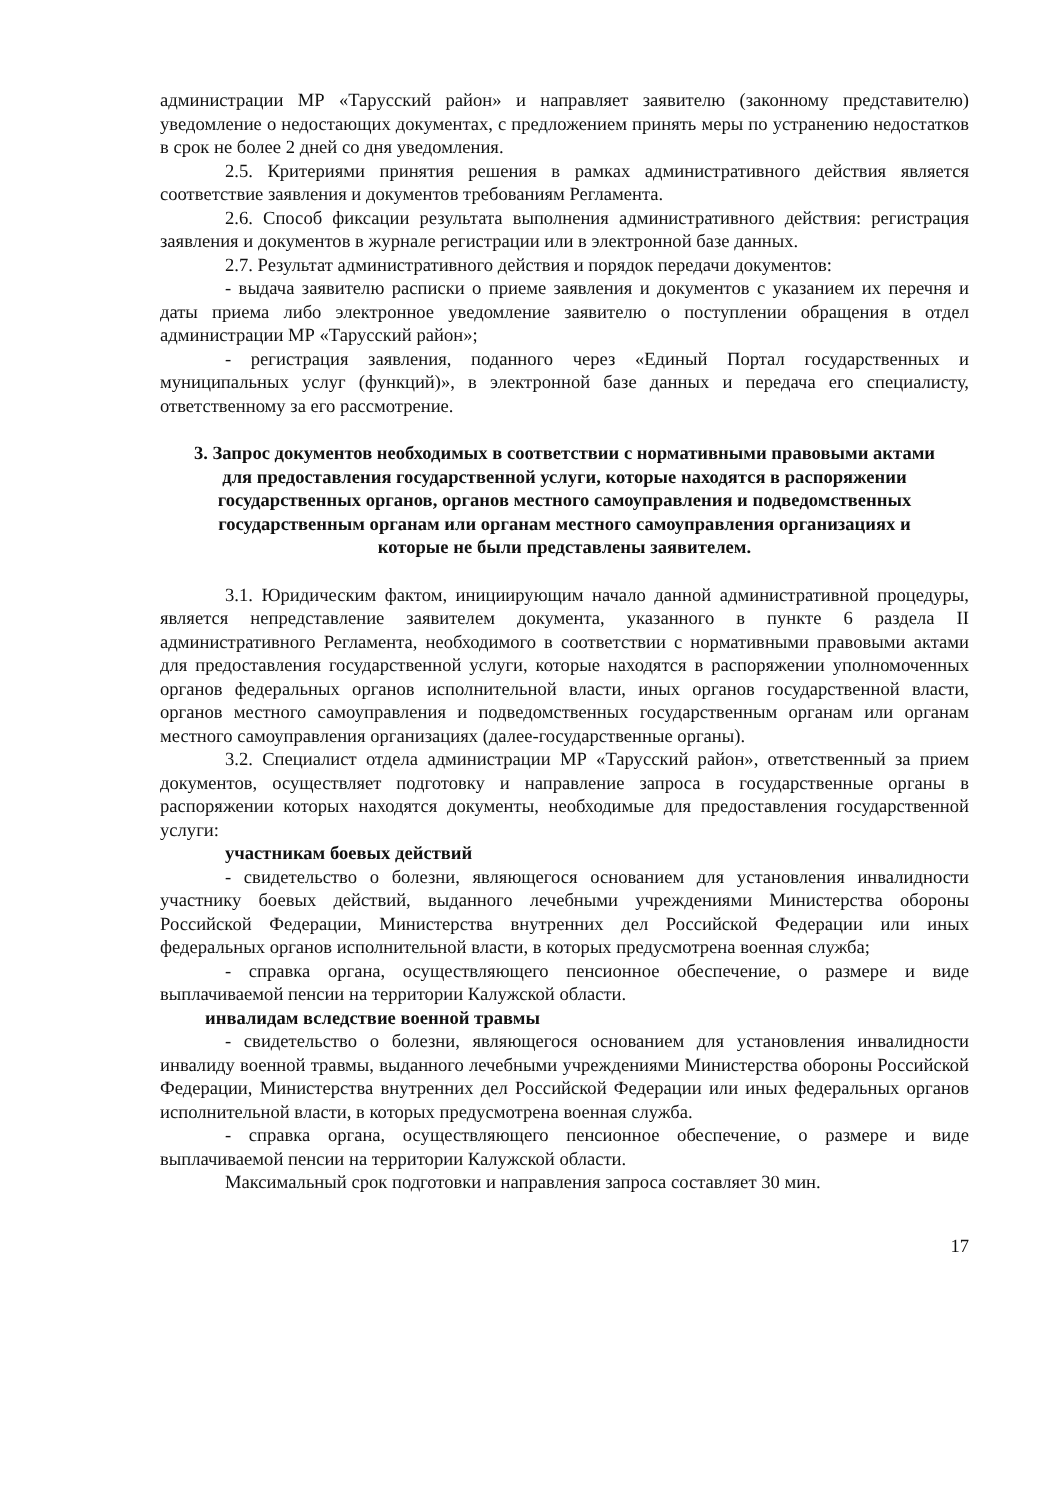администрации МР «Тарусский район» и направляет заявителю (законному представителю) уведомление о недостающих документах, с предложением принять меры по устранению недостатков в срок не более 2 дней со дня уведомления.
2.5. Критериями принятия решения в рамках административного действия является соответствие заявления и документов требованиям Регламента.
2.6. Способ фиксации результата выполнения административного действия: регистрация заявления и документов в журнале регистрации или в электронной базе данных.
2.7. Результат административного действия и порядок передачи документов:
- выдача заявителю расписки о приеме заявления и документов с указанием их перечня и даты приема либо электронное уведомление заявителю о поступлении обращения в отдел администрации МР «Тарусский район»;
- регистрация заявления, поданного через «Единый Портал государственных и муниципальных услуг (функций)», в электронной базе данных и передача его специалисту, ответственному за его рассмотрение.
3. Запрос документов необходимых в соответствии с нормативными правовыми актами для предоставления государственной услуги, которые находятся в распоряжении государственных органов, органов местного самоуправления и подведомственных государственным органам или органам местного самоуправления организациях и которые не были представлены заявителем.
3.1. Юридическим фактом, инициирующим начало данной административной процедуры, является непредставление заявителем документа, указанного в пункте 6 раздела II административного Регламента, необходимого в соответствии с нормативными правовыми актами для предоставления государственной услуги, которые находятся в распоряжении уполномоченных органов федеральных органов исполнительной власти, иных органов государственной власти, органов местного самоуправления и подведомственных государственным органам или органам местного самоуправления организациях (далее-государственные органы).
3.2. Специалист отдела администрации МР «Тарусский район», ответственный за прием документов, осуществляет подготовку и направление запроса в государственные органы в распоряжении которых находятся документы, необходимые для предоставления государственной услуги:
участникам боевых действий
- свидетельство о болезни, являющегося основанием для установления инвалидности участнику боевых действий, выданного лечебными учреждениями Министерства обороны Российской Федерации, Министерства внутренних дел Российской Федерации или иных федеральных органов исполнительной власти, в которых предусмотрена военная служба;
- справка органа, осуществляющего пенсионное обеспечение, о размере и виде выплачиваемой пенсии на территории Калужской области.
инвалидам вследствие военной травмы
- свидетельство о болезни, являющегося основанием для установления инвалидности инвалиду военной травмы, выданного лечебными учреждениями Министерства обороны Российской Федерации, Министерства внутренних дел Российской Федерации или иных федеральных органов исполнительной власти, в которых предусмотрена военная служба.
- справка органа, осуществляющего пенсионное обеспечение, о размере и виде выплачиваемой пенсии на территории Калужской области.
Максимальный срок подготовки и направления запроса составляет 30 мин.
17